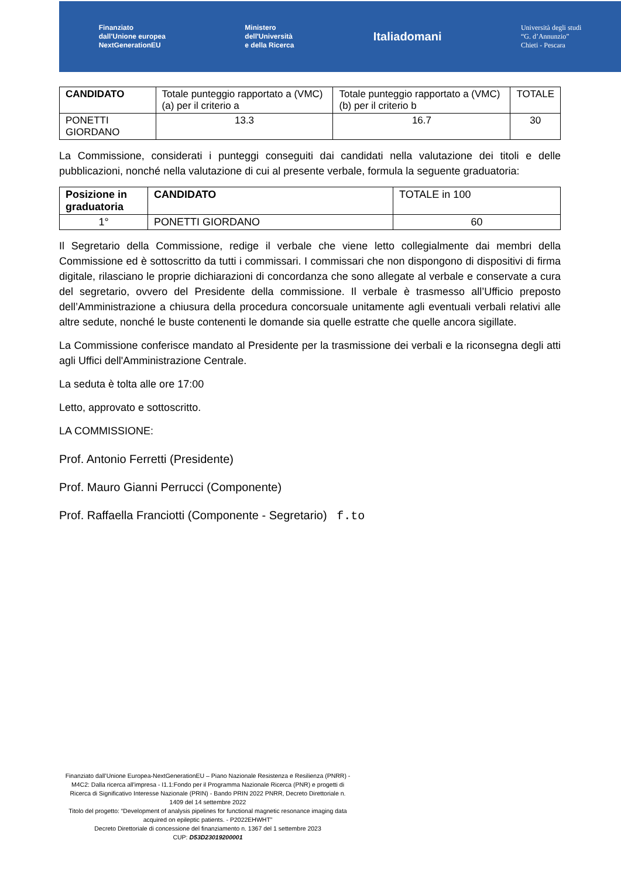Finanziato
dall'Unione europea
NextGenerationEU
Ministero
dell'Università
e della Ricerca
Italiadomani
Università degli studi
“G. d’Annunzio”
Chieti - Pescara
| CANDIDATO | Totale punteggio rapportato a (VMC) (a) per il criterio a | Totale punteggio rapportato a (VMC) (b) per il criterio b | TOTALE |
| PONETTI GIORDANO | 13.3 | 16.7 | 30 |
La Commissione, considerati i punteggi conseguiti dai candidati nella valutazione dei titoli e delle pubblicazioni, nonché nella valutazione di cui al presente verbale, formula la seguente graduatoria:
| Posizione in graduatoria | CANDIDATO | TOTALE in 100 |
| 1° | PONETTI GIORDANO | 60 |
Il Segretario della Commissione, redige il verbale che viene letto collegialmente dai membri della Commissione ed è sottoscritto da tutti i commissari. I commissari che non dispongono di dispositivi di firma digitale, rilasciano le proprie dichiarazioni di concordanza che sono allegate al verbale e conservate a cura del segretario, ovvero del Presidente della commissione. Il verbale è trasmesso all’Ufficio preposto dell’Amministrazione a chiusura della procedura concorsuale unitamente agli eventuali verbali relativi alle altre sedute, nonché le buste contenenti le domande sia quelle estratte che quelle ancora sigillate.
La Commissione conferisce mandato al Presidente per la trasmissione dei verbali e la riconsegna degli atti agli Uffici dell'Amministrazione Centrale.
La seduta è tolta alle ore 17:00
Letto, approvato e sottoscritto.
LA COMMISSIONE:
Prof. Antonio Ferretti (Presidente)
Prof. Mauro Gianni Perrucci (Componente)
Prof. Raffaella Franciotti (Componente - Segretario) f.to
Finanziato dall’Unione Europea-NextGenerationEU – Piano Nazionale Resistenza e Resilienza (PNRR) - M4C2: Dalla ricerca all'impresa - I1.1:Fondo per il Programma Nazionale Ricerca (PNR) e progetti di Ricerca di Significativo Interesse Nazionale (PRIN) - Bando PRIN 2022 PNRR, Decreto Direttoriale n. 1409 del 14 settembre 2022
Titolo del progetto: “Development of analysis pipelines for functional magnetic resonance imaging data acquired on epileptic patients. - P2022EHWHT”
Decreto Direttoriale di concessione del finanziamento n. 1367 del 1 settembre 2023
CUP: D53D23019200001